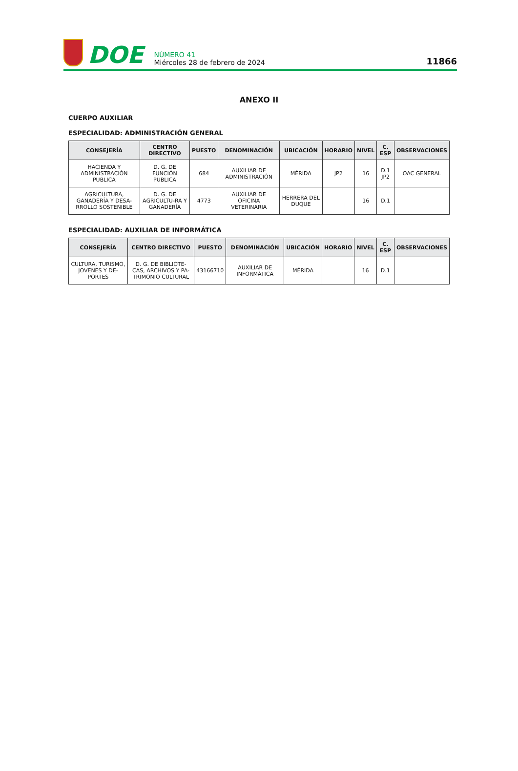DOE
NÚMERO 41
Miércoles 28 de febrero de 2024
11866
ANEXO II
CUERPO AUXILIAR
ESPECIALIDAD: ADMINISTRACIÓN GENERAL
| CONSEJERÍA | CENTRO DIRECTIVO | PUESTO | DENOMINACIÓN | UBICACIÓN | HORARIO | NIVEL | C. ESP | OBSERVACIONES |
| --- | --- | --- | --- | --- | --- | --- | --- | --- |
| HACIENDA Y ADMINISTRACIÓN PUBLICA | D. G. DE FUNCIÓN PUBLICA | 684 | AUXILIAR DE ADMINISTRACIÓN | MÉRIDA | JP2 | 16 | D.1 JP2 | OAC GENERAL |
| AGRICULTURA, GANADERÍA Y DESA-RROLLO SOSTENIBLE | D. G. DE AGRICULTU-RA Y GANADERÍA | 4773 | AUXILIAR DE OFICINA VETERINARIA | HERRERA DEL DUQUE | | 16 | D.1 | |
ESPECIALIDAD: AUXILIAR DE INFORMÁTICA
| CONSEJERÍA | CENTRO DIRECTIVO | PUESTO | DENOMINACIÓN | UBICACIÓN | HORARIO | NIVEL | C. ESP | OBSERVACIONES |
| --- | --- | --- | --- | --- | --- | --- | --- | --- |
| CULTURA, TURISMO, JOVENES Y DE-PORTES | D. G. DE BIBLIOTE-CAS, ARCHIVOS Y PA-TRIMONIO CULTURAL | 43166710 | AUXILIAR DE INFORMÁTICA | MÉRIDA | | 16 | D.1 | |